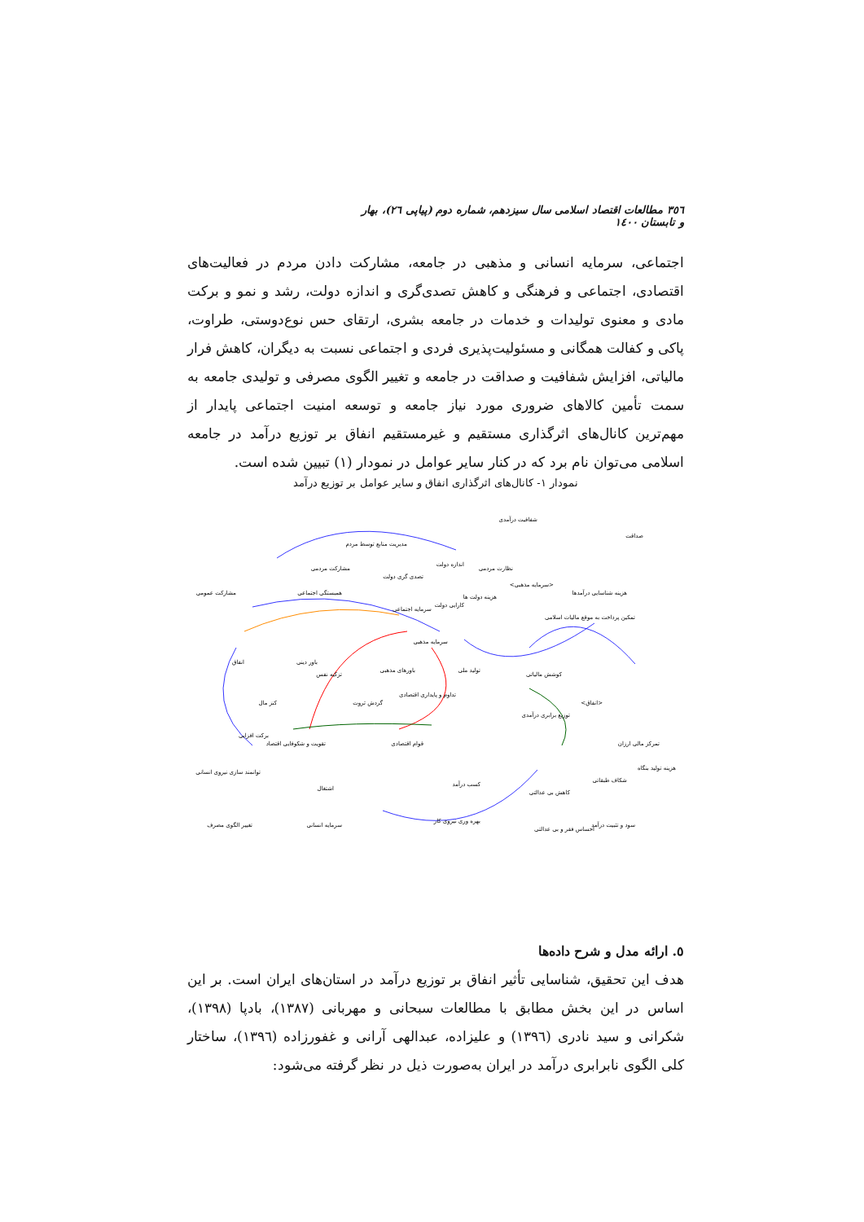٣٥٦ مطالعات اقتصاد اسلامی سال سیزدهم، شماره دوم (پیاپی ٢٦)، بهار و تابستان ١٤٠٠
اجتماعی، سرمایه انسانی و مذهبی در جامعه، مشارکت دادن مردم در فعالیت‌های اقتصادی، اجتماعی و فرهنگی و کاهش تصدی‌گری و اندازه دولت، رشد و نمو و برکت مادی و معنوی تولیدات و خدمات در جامعه بشری، ارتقای حس نوع‌دوستی، طراوت، پاکی و کفالت همگانی و مسئولیت‌پذیری فردی و اجتماعی نسبت به دیگران، کاهش فرار مالیاتی، افزایش شفافیت و صداقت در جامعه و تغییر الگوی مصرفی و تولیدی جامعه به سمت تأمین کالاهای ضروری مورد نیاز جامعه و توسعه امنیت اجتماعی پایدار از مهم‌ترین کانال‌های اثرگذاری مستقیم و غیرمستقیم انفاق بر توزیع درآمد در جامعه اسلامی می‌توان نام برد که در کنار سایر عوامل در نمودار (١) تبیین شده است.
نمودار ١- کانال‌های اثرگذاری انفاق و سایر عوامل بر توزیع درآمد
مدیریت منابع توسط مردم
مشارکت مردمی
تصدی گری دولت
اندازه دولت
نظارت مردمی
شفافیت درآمدی
صداقت
مشارکت عمومی
همبستگی اجتماعی
سرمایه اجتماعی
کارایی دولت
هزینه دولت ها
<سرمایه مذهبی>
هزینه شناسایی درآمدها
تمکین پرداخت به موقع مالیات اسلامی
انفاق
باور دینی
سرمایه مذهبی
باورهای مذهبی
تزکیه نفس
تولید ملی
کوشش مالیاتی
کنز مال
گردش ثروت
تداوم و پایداری اقتصادی
توزیع برابری درآمدی
<انفاق>
برکت افزایی
تقویت و شکوفایی اقتصاد
قوام اقتصادی
تمرکز مالی ارزان
هزینه تولید بنگاه
توانمند سازی نیروی انسانی
اشتغال
کسب درآمد
کاهش بی عدالتی
شکاف طبقاتی
تغییر الگوی مصرف
سرمایه انسانی
بهره وری نیروی کار
سود و تثبیت درآمد
احساس فقر و بی عدالتی
٥. ارائه مدل و شرح داده‌ها
هدف این تحقیق، شناسایی تأثیر انفاق بر توزیع درآمد در استان‌های ایران است. بر این اساس در این بخش مطابق با مطالعات سبحانی و مهربانی (١٣٨٧)، بادپا (١٣٩٨)، شکرانی و سید نادری (١٣٩٦) و علیزاده، عبدالهی آرانی و غفورزاده (١٣٩٦)، ساختار کلی الگوی نابرابری درآمد در ایران به‌صورت ذیل در نظر گرفته می‌شود: